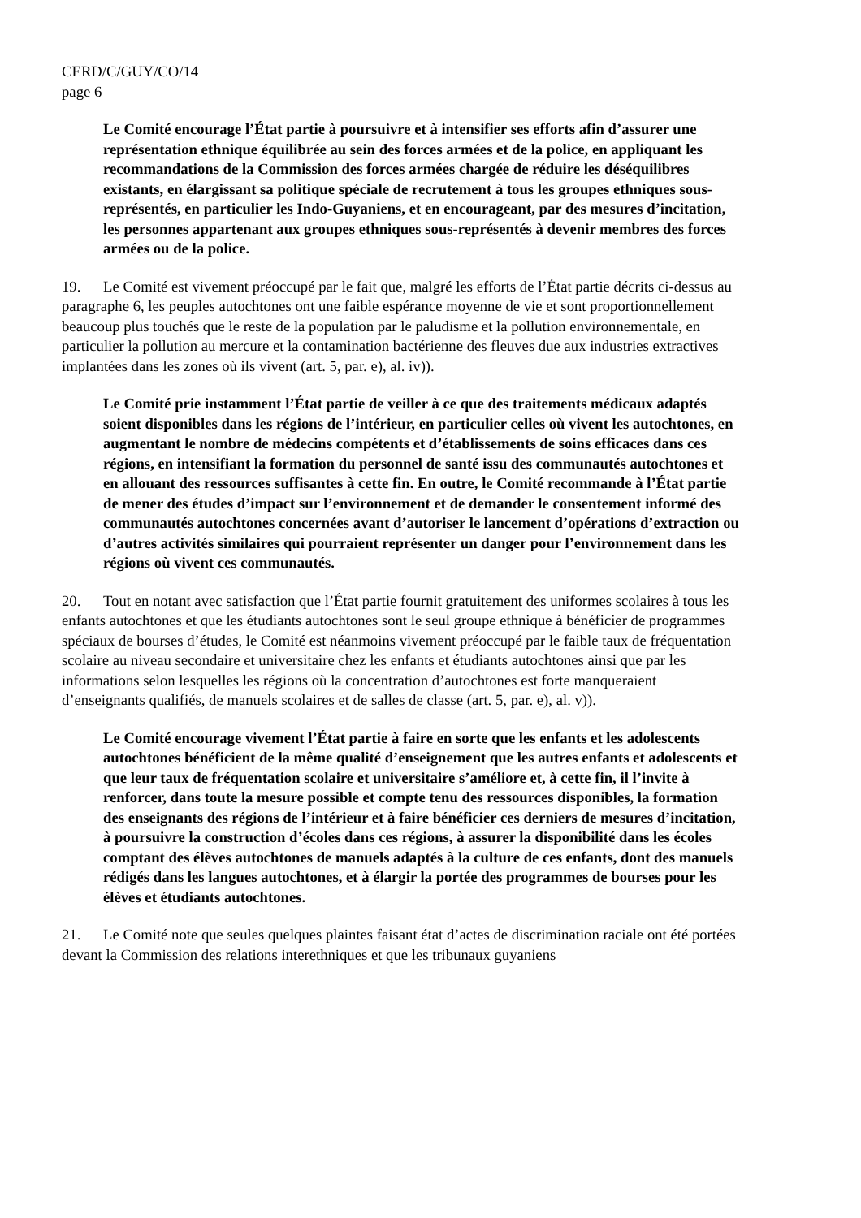CERD/C/GUY/CO/14
page 6
Le Comité encourage l’État partie à poursuivre et à intensifier ses efforts afin d’assurer une représentation ethnique équilibrée au sein des forces armées et de la police, en appliquant les recommandations de la Commission des forces armées chargée de réduire les déséquilibres existants, en élargissant sa politique spéciale de recrutement à tous les groupes ethniques sous-représentés, en particulier les Indo-Guyaniens, et en encourageant, par des mesures d’incitation, les personnes appartenant aux groupes ethniques sous-représentés à devenir membres des forces armées ou de la police.
19. Le Comité est vivement préoccupé par le fait que, malgré les efforts de l’État partie décrits ci-dessus au paragraphe 6, les peuples autochtones ont une faible espérance moyenne de vie et sont proportionnellement beaucoup plus touchés que le reste de la population par le paludisme et la pollution environnementale, en particulier la pollution au mercure et la contamination bactérienne des fleuves due aux industries extractives implantées dans les zones où ils vivent (art. 5, par. e), al. iv)).
Le Comité prie instamment l’État partie de veiller à ce que des traitements médicaux adaptés soient disponibles dans les régions de l’intérieur, en particulier celles où vivent les autochtones, en augmentant le nombre de médecins compétents et d’établissements de soins efficaces dans ces régions, en intensifiant la formation du personnel de santé issu des communautés autochtones et en allouant des ressources suffisantes à cette fin. En outre, le Comité recommande à l’État partie de mener des études d’impact sur l’environnement et de demander le consentement informé des communautés autochtones concernées avant d’autoriser le lancement d’opérations d’extraction ou d’autres activités similaires qui pourraient représenter un danger pour l’environnement dans les régions où vivent ces communautés.
20. Tout en notant avec satisfaction que l’État partie fournit gratuitement des uniformes scolaires à tous les enfants autochtones et que les étudiants autochtones sont le seul groupe ethnique à bénéficier de programmes spéciaux de bourses d’études, le Comité est néanmoins vivement préoccupé par le faible taux de fréquentation scolaire au niveau secondaire et universitaire chez les enfants et étudiants autochtones ainsi que par les informations selon lesquelles les régions où la concentration d’autochtones est forte manqueraient d’enseignants qualifiés, de manuels scolaires et de salles de classe (art. 5, par. e), al. v)).
Le Comité encourage vivement l’État partie à faire en sorte que les enfants et les adolescents autochtones bénéficient de la même qualité d’enseignement que les autres enfants et adolescents et que leur taux de fréquentation scolaire et universitaire s’améliore et, à cette fin, il l’invite à renforcer, dans toute la mesure possible et compte tenu des ressources disponibles, la formation des enseignants des régions de l’intérieur et à faire bénéficier ces derniers de mesures d’incitation, à poursuivre la construction d’écoles dans ces régions, à assurer la disponibilité dans les écoles comptant des élèves autochtones de manuels adaptés à la culture de ces enfants, dont des manuels rédigés dans les langues autochtones, et à élargir la portée des programmes de bourses pour les élèves et étudiants autochtones.
21. Le Comité note que seules quelques plaintes faisant état d’actes de discrimination raciale ont été portées devant la Commission des relations interethniques et que les tribunaux guyaniens